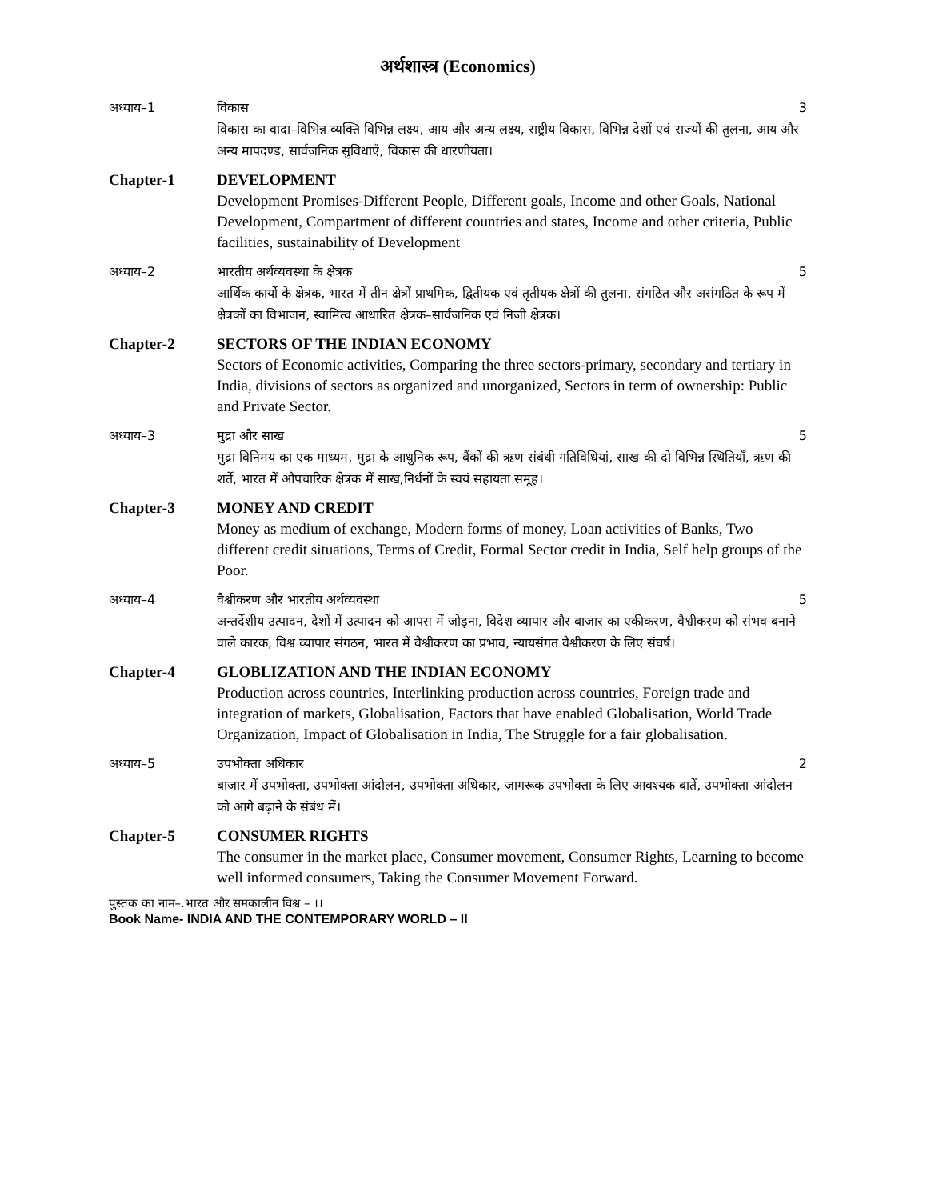अर्थशास्त्र (Economics)
अध्याय–1 विकास 3
विकास का वादा–विभिन्न व्यक्ति विभिन्न लक्ष्य, आय और अन्य लक्ष्य, राष्ट्रीय विकास, विभिन्न देशों एवं राज्यों की तुलना, आय और अन्य मापदण्ड, सार्वजनिक सुविधाएँ, विकास की धारणीयता।
Chapter-1 DEVELOPMENT
Development Promises-Different People, Different goals, Income and other Goals, National Development, Compartment of different countries and states, Income and other criteria, Public facilities, sustainability of Development
अध्याय–2 भारतीय अर्थव्यवस्था के क्षेत्रक 5
आर्थिक कार्यो के क्षेत्रक, भारत में तीन क्षेत्रों प्राथमिक, द्वितीयक एवं तृतीयक क्षेत्रों की तुलना, संगठित और असंगठित के रूप में क्षेत्रकों का विभाजन, स्वामित्व आधारित क्षेत्रक–सार्वजनिक एवं निजी क्षेत्रक।
Chapter-2 SECTORS OF THE INDIAN ECONOMY
Sectors of Economic activities, Comparing the three sectors-primary, secondary and tertiary in India, divisions of sectors as organized and unorganized, Sectors in term of ownership: Public and Private Sector.
अध्याय–3 मुद्रा और साख 5
मुद्रा विनिमय का एक माध्यम, मुद्रा के आधुनिक रूप, बैंकों की ऋण संबंधी गतिविधियां, साख की दो विभिन्न स्थितियाँ, ऋण की शर्ते, भारत में औपचारिक क्षेत्रक में साख,निर्धनों के स्वयं सहायता समूह।
Chapter-3 MONEY AND CREDIT
Money as medium of exchange, Modern forms of money, Loan activities of Banks, Two different credit situations, Terms of Credit, Formal Sector credit in India, Self help groups of the Poor.
अध्याय–4 वैश्वीकरण और भारतीय अर्थव्यवस्था 5
अन्तर्देशीय उत्पादन, देशों में उत्पादन को आपस में जोड़ना, विदेश व्यापार और बाजार का एकीकरण, वैश्वीकरण को संभव बनाने वाले कारक, विश्व व्यापार संगठन, भारत में वैश्वीकरण का प्रभाव, न्यायसंगत वैश्वीकरण के लिए संघर्ष।
Chapter-4 GLOBLIZATION AND THE INDIAN ECONOMY
Production across countries, Interlinking production across countries, Foreign trade and integration of markets, Globalisation, Factors that have enabled Globalisation, World Trade Organization, Impact of Globalisation in India, The Struggle for a fair globalisation.
अध्याय–5 उपभोक्ता अधिकार 2
बाजार में उपभोक्ता, उपभोक्ता आंदोलन, उपभोक्ता अधिकार, जागरूक उपभोक्ता के लिए आवश्यक बातें, उपभोक्ता आंदोलन को आगे बढ़ाने के संबंध में।
Chapter-5 CONSUMER RIGHTS
The consumer in the market place, Consumer movement, Consumer Rights, Learning to become well informed consumers, Taking the Consumer Movement Forward.
पुस्तक का नाम–.भारत और समकालीन विश्व – ।।
Book Name- INDIA AND THE CONTEMPORARY WORLD – II